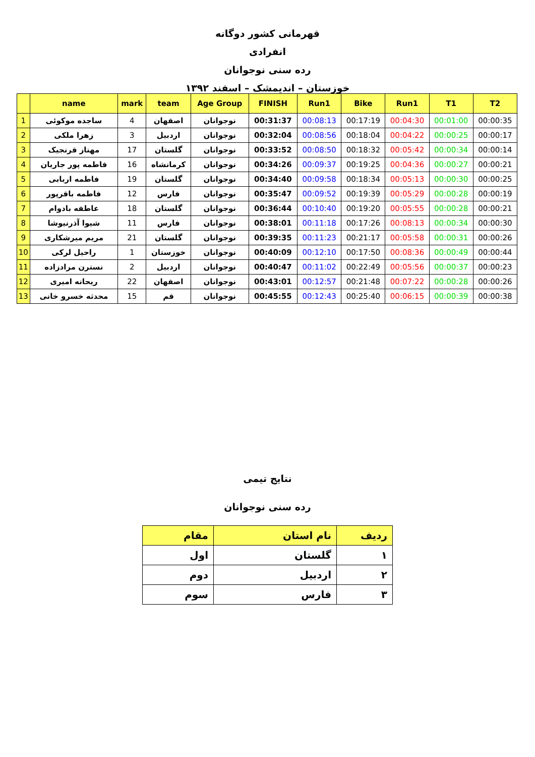قهرمانی کشور دوگانه
انفرادی
رده سنی نوجوانان
خوزستان – اندیمشک – اسفند ۱۳۹۲
| | name | mark | team | Age Group | FINISH | Run1 | Bike | Run1 | T1 | T2 |
| --- | --- | --- | --- | --- | --- | --- | --- | --- | --- | --- |
| 1 | ساجده موکوئی | 4 | اصفهان | نوجوانان | 00:31:37 | 00:08:13 | 00:17:19 | 00:04:30 | 00:01:00 | 00:00:35 |
| 2 | زهرا ملکی | 3 | اردبیل | نوجوانان | 00:32:04 | 00:08:56 | 00:18:04 | 00:04:22 | 00:00:25 | 00:00:17 |
| 3 | مهناز قرنجیک | 17 | گلستان | نوجوانان | 00:33:52 | 00:08:50 | 00:18:32 | 00:05:42 | 00:00:34 | 00:00:14 |
| 4 | فاطمه پور جاریان | 16 | کرمانشاه | نوجوانان | 00:34:26 | 00:09:37 | 00:19:25 | 00:04:36 | 00:00:27 | 00:00:21 |
| 5 | فاطمه اربابی | 19 | گلستان | نوجوانان | 00:34:40 | 00:09:58 | 00:18:34 | 00:05:13 | 00:00:30 | 00:00:25 |
| 6 | فاطمه باقرپور | 12 | فارس | نوجوانان | 00:35:47 | 00:09:52 | 00:19:39 | 00:05:29 | 00:00:28 | 00:00:19 |
| 7 | عاطفه بادوام | 18 | گلستان | نوجوانان | 00:36:44 | 00:10:40 | 00:19:20 | 00:05:55 | 00:00:28 | 00:00:21 |
| 8 | شیوا آذرنیوشا | 11 | فارس | نوجوانان | 00:38:01 | 00:11:18 | 00:17:26 | 00:08:13 | 00:00:34 | 00:00:30 |
| 9 | مریم میرشکاری | 21 | گلستان | نوجوانان | 00:39:35 | 00:11:23 | 00:21:17 | 00:05:58 | 00:00:31 | 00:00:26 |
| 10 | راحیل لرکی | 1 | خوزستان | نوجوانان | 00:40:09 | 00:12:10 | 00:17:50 | 00:08:36 | 00:00:49 | 00:00:44 |
| 11 | نسترن مرادزاده | 2 | اردبیل | نوجوانان | 00:40:47 | 00:11:02 | 00:22:49 | 00:05:56 | 00:00:37 | 00:00:23 |
| 12 | ریحانه امیری | 22 | اصفهان | نوجوانان | 00:43:01 | 00:12:57 | 00:21:48 | 00:07:22 | 00:00:28 | 00:00:26 |
| 13 | محدثه خسرو خانی | 15 | قم | نوجوانان | 00:45:55 | 00:12:43 | 00:25:40 | 00:06:15 | 00:00:39 | 00:00:38 |
نتایج تیمی
رده سنی نوجوانان
| ردیف | نام استان | مقام |
| --- | --- | --- |
| ۱ | گلستان | اول |
| ۲ | اردبیل | دوم |
| ۳ | فارس | سوم |